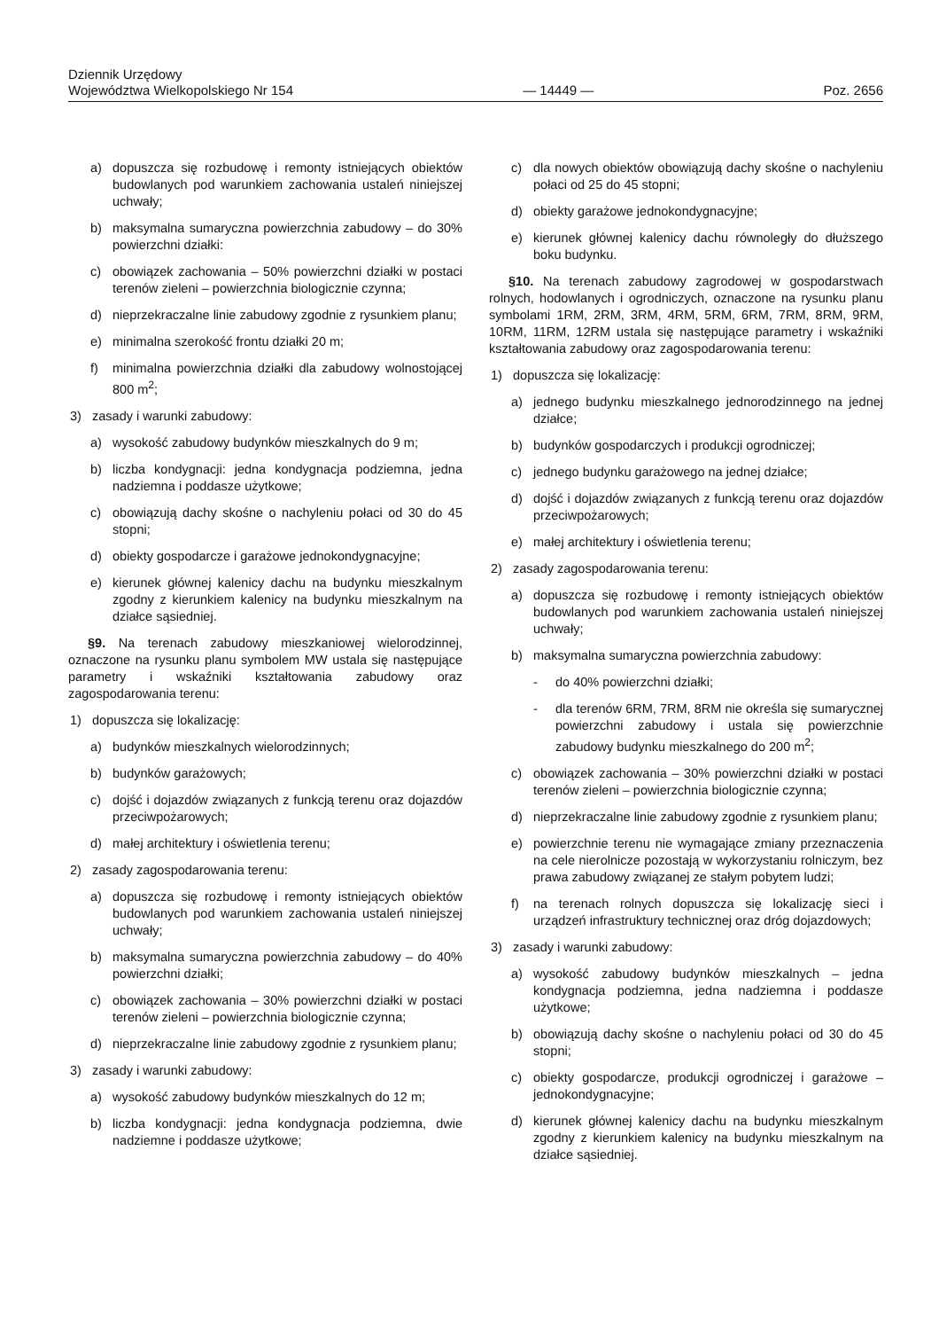Dziennik Urzędowy
Województwa Wielkopolskiego Nr 154
— 14449 —
Poz. 2656
a) dopuszcza się rozbudowę i remonty istniejących obiektów budowlanych pod warunkiem zachowania ustaleń niniejszej uchwały;
b) maksymalna sumaryczna powierzchnia zabudowy – do 30% powierzchni działki:
c) obowiązek zachowania – 50% powierzchni działki w postaci terenów zieleni – powierzchnia biologicznie czynna;
d) nieprzekraczalne linie zabudowy zgodnie z rysunkiem planu;
e) minimalna szerokość frontu działki 20 m;
f) minimalna powierzchnia działki dla zabudowy wolnostojącej 800 m<sup>2</sup>;
3) zasady i warunki zabudowy:
a) wysokość zabudowy budynków mieszkalnych do 9 m;
b) liczba kondygnacji: jedna kondygnacja podziemna, jedna nadziemna i poddasze użytkowe;
c) obowiązują dachy skośne o nachyleniu połaci od 30 do 45 stopni;
d) obiekty gospodarcze i garażowe jednokondygnacyjne;
e) kierunek głównej kalenicy dachu na budynku mieszkalnym zgodny z kierunkiem kalenicy na budynku mieszkalnym na działce sąsiedniej.
§9. Na terenach zabudowy mieszkaniowej wielorodzinnej, oznaczone na rysunku planu symbolem MW ustala się następujące parametry i wskaźniki kształtowania zabudowy oraz zagospodarowania terenu:
1) dopuszcza się lokalizację:
a) budynków mieszkalnych wielorodzinnych;
b) budynków garażowych;
c) dojść i dojazdów związanych z funkcją terenu oraz dojazdów przeciwpożarowych;
d) małej architektury i oświetlenia terenu;
2) zasady zagospodarowania terenu:
a) dopuszcza się rozbudowę i remonty istniejących obiektów budowlanych pod warunkiem zachowania ustaleń niniejszej uchwały;
b) maksymalna sumaryczna powierzchnia zabudowy – do 40% powierzchni działki;
c) obowiązek zachowania – 30% powierzchni działki w postaci terenów zieleni – powierzchnia biologicznie czynna;
d) nieprzekraczalne linie zabudowy zgodnie z rysunkiem planu;
3) zasady i warunki zabudowy:
a) wysokość zabudowy budynków mieszkalnych do 12 m;
b) liczba kondygnacji: jedna kondygnacja podziemna, dwie nadziemne i poddasze użytkowe;
c) dla nowych obiektów obowiązują dachy skośne o nachyleniu połaci od 25 do 45 stopni;
d) obiekty garażowe jednokondygnacyjne;
e) kierunek głównej kalenicy dachu równoległy do dłuższego boku budynku.
§10. Na terenach zabudowy zagrodowej w gospodarstwach rolnych, hodowlanych i ogrodniczych, oznaczone na rysunku planu symbolami 1RM, 2RM, 3RM, 4RM, 5RM, 6RM, 7RM, 8RM, 9RM, 10RM, 11RM, 12RM ustala się następujące parametry i wskaźniki kształtowania zabudowy oraz zagospodarowania terenu:
1) dopuszcza się lokalizację:
a) jednego budynku mieszkalnego jednorodzinnego na jednej działce;
b) budynków gospodarczych i produkcji ogrodniczej;
c) jednego budynku garażowego na jednej działce;
d) dojść i dojazdów związanych z funkcją terenu oraz dojazdów przeciwpożarowych;
e) małej architektury i oświetlenia terenu;
2) zasady zagospodarowania terenu:
a) dopuszcza się rozbudowę i remonty istniejących obiektów budowlanych pod warunkiem zachowania ustaleń niniejszej uchwały;
b) maksymalna sumaryczna powierzchnia zabudowy:
- do 40% powierzchni działki;
- dla terenów 6RM, 7RM, 8RM nie określa się sumarycznej powierzchni zabudowy i ustala się powierzchnie zabudowy budynku mieszkalnego do 200 m<sup>2</sup>;
c) obowiązek zachowania – 30% powierzchni działki w postaci terenów zieleni – powierzchnia biologicznie czynna;
d) nieprzekraczalne linie zabudowy zgodnie z rysunkiem planu;
e) powierzchnie terenu nie wymagające zmiany przeznaczenia na cele nierolnicze pozostają w wykorzystaniu rolniczym, bez prawa zabudowy związanej ze stałym pobytem ludzi;
f) na terenach rolnych dopuszcza się lokalizację sieci i urządzeń infrastruktury technicznej oraz dróg dojazdowych;
3) zasady i warunki zabudowy:
a) wysokość zabudowy budynków mieszkalnych – jedna kondygnacja podziemna, jedna nadziemna i poddasze użytkowe;
b) obowiązują dachy skośne o nachyleniu połaci od 30 do 45 stopni;
c) obiekty gospodarcze, produkcji ogrodniczej i garażowe – jednokondygnacyjne;
d) kierunek głównej kalenicy dachu na budynku mieszkalnym zgodny z kierunkiem kalenicy na budynku mieszkalnym na działce sąsiedniej.